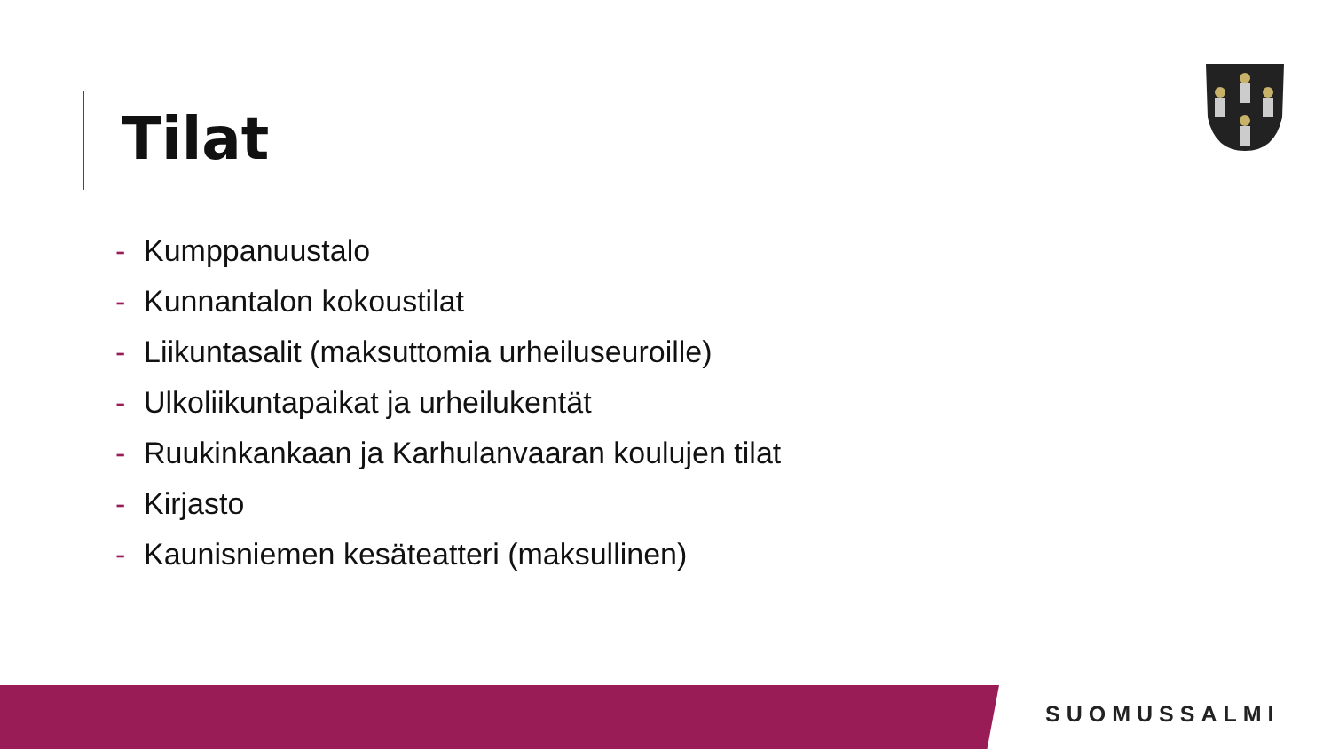Tilat
- Kumppanuustalo
- Kunnantalon kokoustilat
- Liikuntasalit (maksuttomia urheiluseuroille)
- Ulkoliikuntapaikat ja urheilukentät
- Ruukinkankaan ja Karhulanvaaran koulujen tilat
- Kirjasto
- Kaunisniemen kesäteatteri (maksullinen)
SUOMUSSALMI